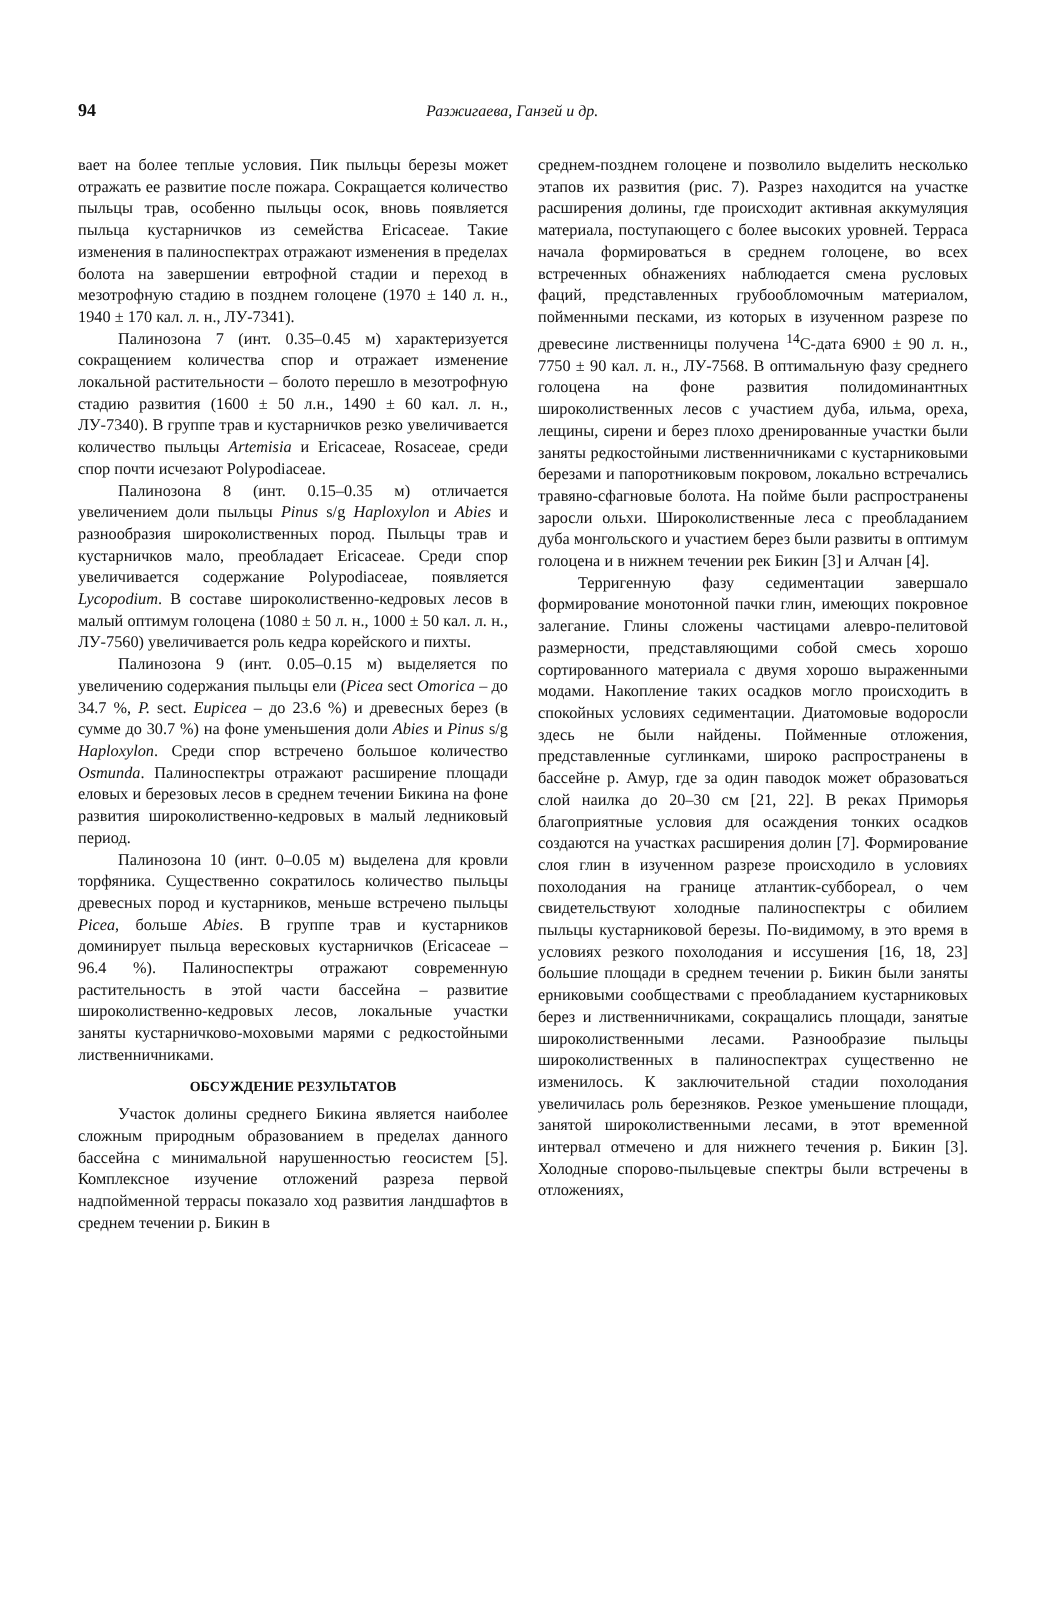94 Разжигаева, Ганзей и др.
вает на более теплые условия. Пик пыльцы березы может отражать ее развитие после пожара. Сокращается количество пыльцы трав, особенно пыльцы осок, вновь появляется пыльца кустарничков из семейства Ericaceae. Такие изменения в палиноспектрах отражают изменения в пределах болота на завершении евтрофной стадии и переход в мезотрофную стадию в позднем голоцене (1970 ± 140 л. н., 1940 ± 170 кал. л. н., ЛУ-7341).
Палинозона 7 (инт. 0.35–0.45 м) характеризуется сокращением количества спор и отражает изменение локальной растительности – болото перешло в мезотрофную стадию развития (1600 ± 50 л.н., 1490 ± 60 кал. л. н., ЛУ-7340). В группе трав и кустарничков резко увеличивается количество пыльцы Artemisia и Ericaceae, Rosaceae, среди спор почти исчезают Polypodiaceae.
Палинозона 8 (инт. 0.15–0.35 м) отличается увеличением доли пыльцы Pinus s/g Haploxylon и Abies и разнообразия широколиственных пород. Пыльцы трав и кустарничков мало, преобладает Ericaceae. Среди спор увеличивается содержание Polypodiaceae, появляется Lycopodium. В составе широколиственно-кедровых лесов в малый оптимум голоцена (1080 ± 50 л. н., 1000 ± 50 кал. л. н., ЛУ-7560) увеличивается роль кедра корейского и пихты.
Палинозона 9 (инт. 0.05–0.15 м) выделяется по увеличению содержания пыльцы ели (Picea sect Omorica – до 34.7 %, P. sect. Eupicea – до 23.6 %) и древесных берез (в сумме до 30.7 %) на фоне уменьшения доли Abies и Pinus s/g Haploxylon. Среди спор встречено большое количество Osmunda. Палиноспектры отражают расширение площади еловых и березовых лесов в среднем течении Бикина на фоне развития широколиственно-кедровых в малый ледниковый период.
Палинозона 10 (инт. 0–0.05 м) выделена для кровли торфяника. Существенно сократилось количество пыльцы древесных пород и кустарников, меньше встречено пыльцы Picea, больше Abies. В группе трав и кустарников доминирует пыльца вересковых кустарничков (Ericaceae – 96.4 %). Палиноспектры отражают современную растительность в этой части бассейна – развитие широколиственно-кедровых лесов, локальные участки заняты кустарничково-моховыми марями с редкостойными лиственничниками.
ОБСУЖДЕНИЕ РЕЗУЛЬТАТОВ
Участок долины среднего Бикина является наиболее сложным природным образованием в пределах данного бассейна с минимальной нарушенностью геосистем [5]. Комплексное изучение отложений разреза первой надпойменной террасы показало ход развития ландшафтов в среднем течении р. Бикин в
среднем-позднем голоцене и позволило выделить несколько этапов их развития (рис. 7). Разрез находится на участке расширения долины, где происходит активная аккумуляция материала, поступающего с более высоких уровней. Терраса начала формироваться в среднем голоцене, во всех встреченных обнажениях наблюдается смена русловых фаций, представленных грубообломочным материалом, пойменными песками, из которых в изученном разрезе по древесине лиственницы получена <sup>14</sup>С-дата 6900 ± 90 л. н., 7750 ± 90 кал. л. н., ЛУ-7568. В оптимальную фазу среднего голоцена на фоне развития полидоминантных широколиственных лесов с участием дуба, ильма, ореха, лещины, сирени и берез плохо дренированные участки были заняты редкостойными лиственничниками с кустарниковыми березами и папоротниковым покровом, локально встречались травяно-сфагновые болота. На пойме были распространены заросли ольхи. Широколиственные леса с преобладанием дуба монгольского и участием берез были развиты в оптимум голоцена и в нижнем течении рек Бикин [3] и Алчан [4].
Терригенную фазу седиментации завершало формирование монотонной пачки глин, имеющих покровное залегание. Глины сложены частицами алевро-пелитовой размерности, представляющими собой смесь хорошо сортированного материала с двумя хорошо выраженными модами. Накопление таких осадков могло происходить в спокойных условиях седиментации. Диатомовые водоросли здесь не были найдены. Пойменные отложения, представленные суглинками, широко распространены в бассейне р. Амур, где за один паводок может образоваться слой наилка до 20–30 см [21, 22]. В реках Приморья благоприятные условия для осаждения тонких осадков создаются на участках расширения долин [7]. Формирование слоя глин в изученном разрезе происходило в условиях похолодания на границе атлантик-суббореал, о чем свидетельствуют холодные палиноспектры с обилием пыльцы кустарниковой березы. По-видимому, в это время в условиях резкого похолодания и иссушения [16, 18, 23] большие площади в среднем течении р. Бикин были заняты ерниковыми сообществами с преобладанием кустарниковых берез и лиственничниками, сокращались площади, занятые широколиственными лесами. Разнообразие пыльцы широколиственных в палиноспектрах существенно не изменилось. К заключительной стадии похолодания увеличилась роль березняков. Резкое уменьшение площади, занятой широколиственными лесами, в этот временной интервал отмечено и для нижнего течения р. Бикин [3]. Холодные спорово-пыльцевые спектры были встречены в отложениях,